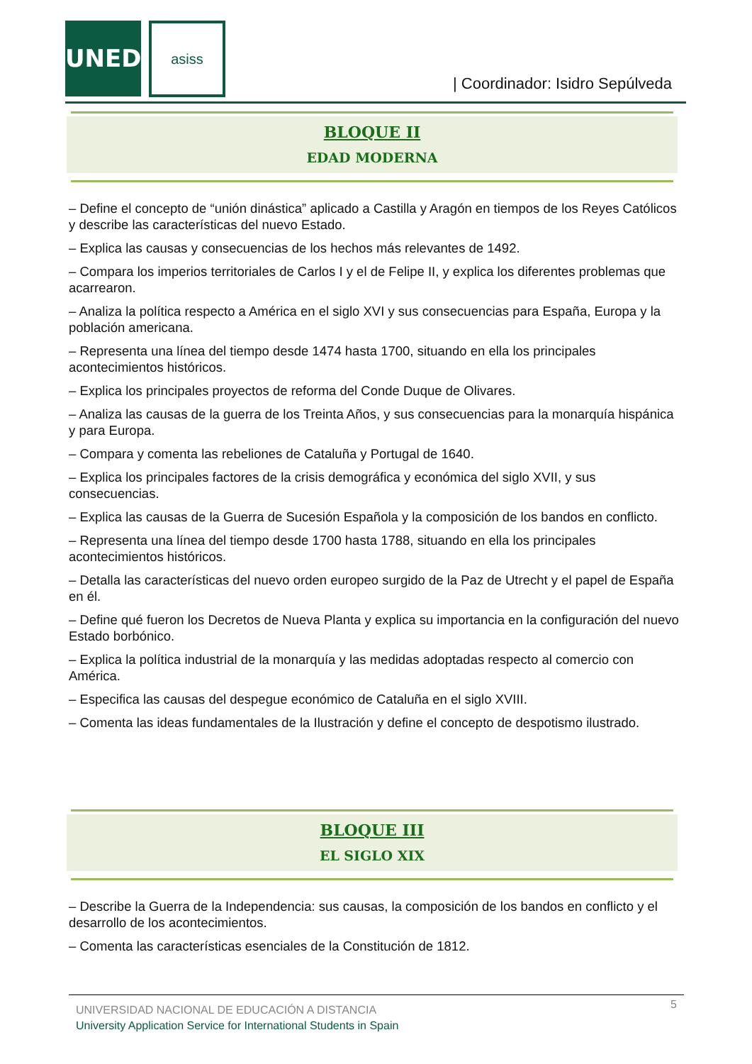UNED asiss
| Coordinador: Isidro Sepúlveda
BLOQUE II
EDAD MODERNA
– Define el concepto de “unión dinástica” aplicado a Castilla y Aragón en tiempos de los Reyes Católicos y describe las características del nuevo Estado.
– Explica las causas y consecuencias de los hechos más relevantes de 1492.
– Compara los imperios territoriales de Carlos I y el de Felipe II, y explica los diferentes problemas que acarrearon.
– Analiza la política respecto a América en el siglo XVI y sus consecuencias para España, Europa y la población americana.
– Representa una línea del tiempo desde 1474 hasta 1700, situando en ella los principales acontecimientos históricos.
– Explica los principales proyectos de reforma del Conde Duque de Olivares.
– Analiza las causas de la guerra de los Treinta Años, y sus consecuencias para la monarquía hispánica y para Europa.
– Compara y comenta las rebeliones de Cataluña y Portugal de 1640.
– Explica los principales factores de la crisis demográfica y económica del siglo XVII, y sus consecuencias.
– Explica las causas de la Guerra de Sucesión Española y la composición de los bandos en conflicto.
– Representa una línea del tiempo desde 1700 hasta 1788, situando en ella los principales acontecimientos históricos.
– Detalla las características del nuevo orden europeo surgido de la Paz de Utrecht y el papel de España en él.
– Define qué fueron los Decretos de Nueva Planta y explica su importancia en la configuración del nuevo Estado borbónico.
– Explica la política industrial de la monarquía y las medidas adoptadas respecto al comercio con América.
– Especifica las causas del despegue económico de Cataluña en el siglo XVIII.
– Comenta las ideas fundamentales de la Ilustración y define el concepto de despotismo ilustrado.
BLOQUE III
EL SIGLO XIX
– Describe la Guerra de la Independencia: sus causas, la composición de los bandos en conflicto y el desarrollo de los acontecimientos.
– Comenta las características esenciales de la Constitución de 1812.
5
UNIVERSIDAD NACIONAL DE EDUCACIÓN A DISTANCIA
University Application Service for International Students in Spain